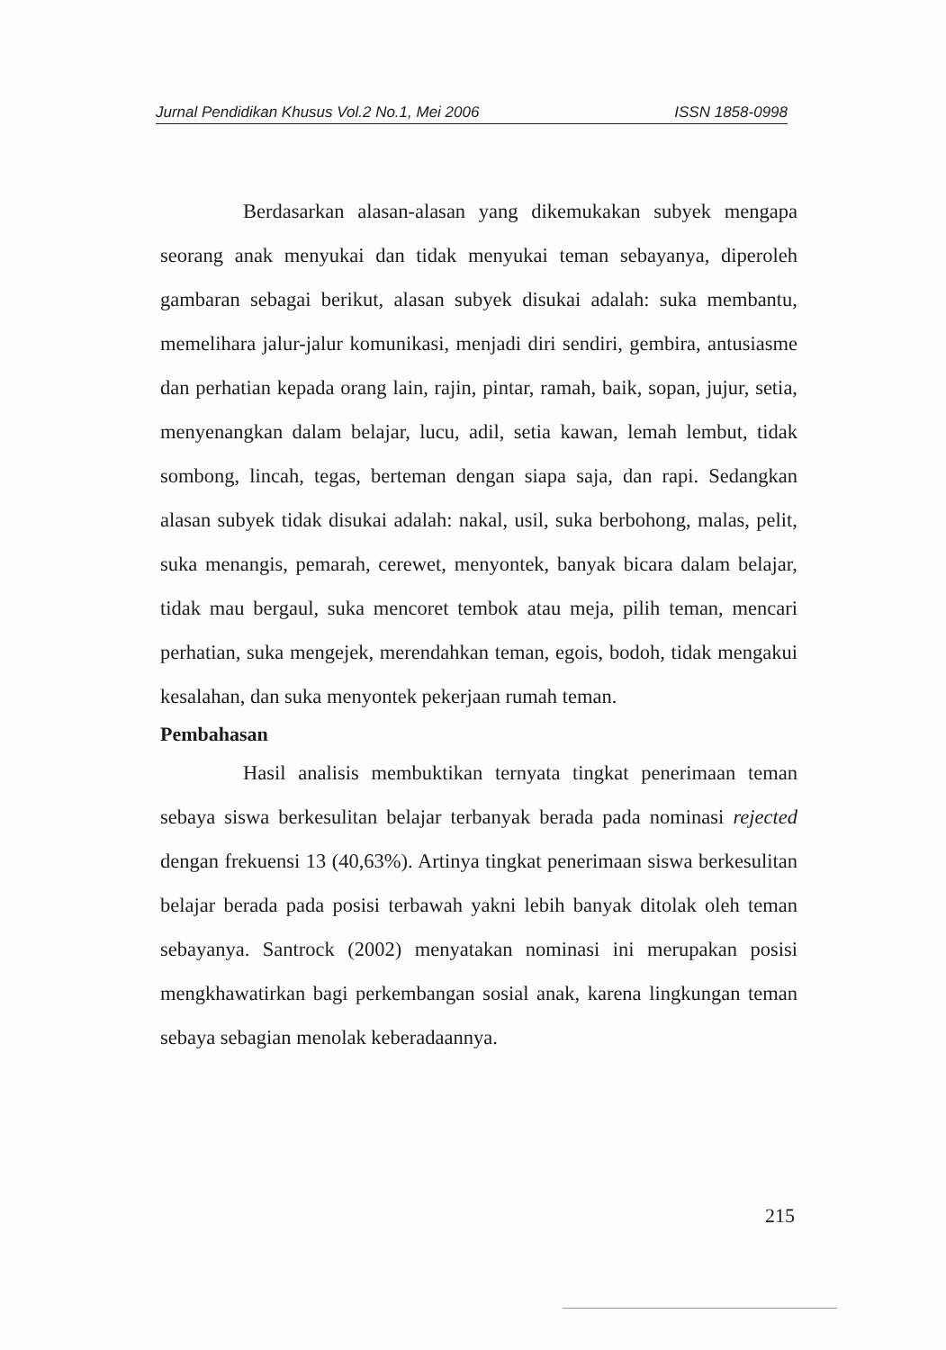Jurnal Pendidikan Khusus Vol.2 No.1, Mei 2006 ISSN 1858-0998
Berdasarkan alasan-alasan yang dikemukakan subyek mengapa seorang anak menyukai dan tidak menyukai teman sebayanya, diperoleh gambaran sebagai berikut, alasan subyek disukai adalah: suka membantu, memelihara jalur-jalur komunikasi, menjadi diri sendiri, gembira, antusiasme dan perhatian kepada orang lain, rajin, pintar, ramah, baik, sopan, jujur, setia, menyenangkan dalam belajar, lucu, adil, setia kawan, lemah lembut, tidak sombong, lincah, tegas, berteman dengan siapa saja, dan rapi. Sedangkan alasan subyek tidak disukai adalah: nakal, usil, suka berbohong, malas, pelit, suka menangis, pemarah, cerewet, menyontek, banyak bicara dalam belajar, tidak mau bergaul, suka mencoret tembok atau meja, pilih teman, mencari perhatian, suka mengejek, merendahkan teman, egois, bodoh, tidak mengakui kesalahan, dan suka menyontek pekerjaan rumah teman.
Pembahasan
Hasil analisis membuktikan ternyata tingkat penerimaan teman sebaya siswa berkesulitan belajar terbanyak berada pada nominasi rejected dengan frekuensi 13 (40,63%). Artinya tingkat penerimaan siswa berkesulitan belajar berada pada posisi terbawah yakni lebih banyak ditolak oleh teman sebayanya. Santrock (2002) menyatakan nominasi ini merupakan posisi mengkhawatirkan bagi perkembangan sosial anak, karena lingkungan teman sebaya sebagian menolak keberadaannya.
215